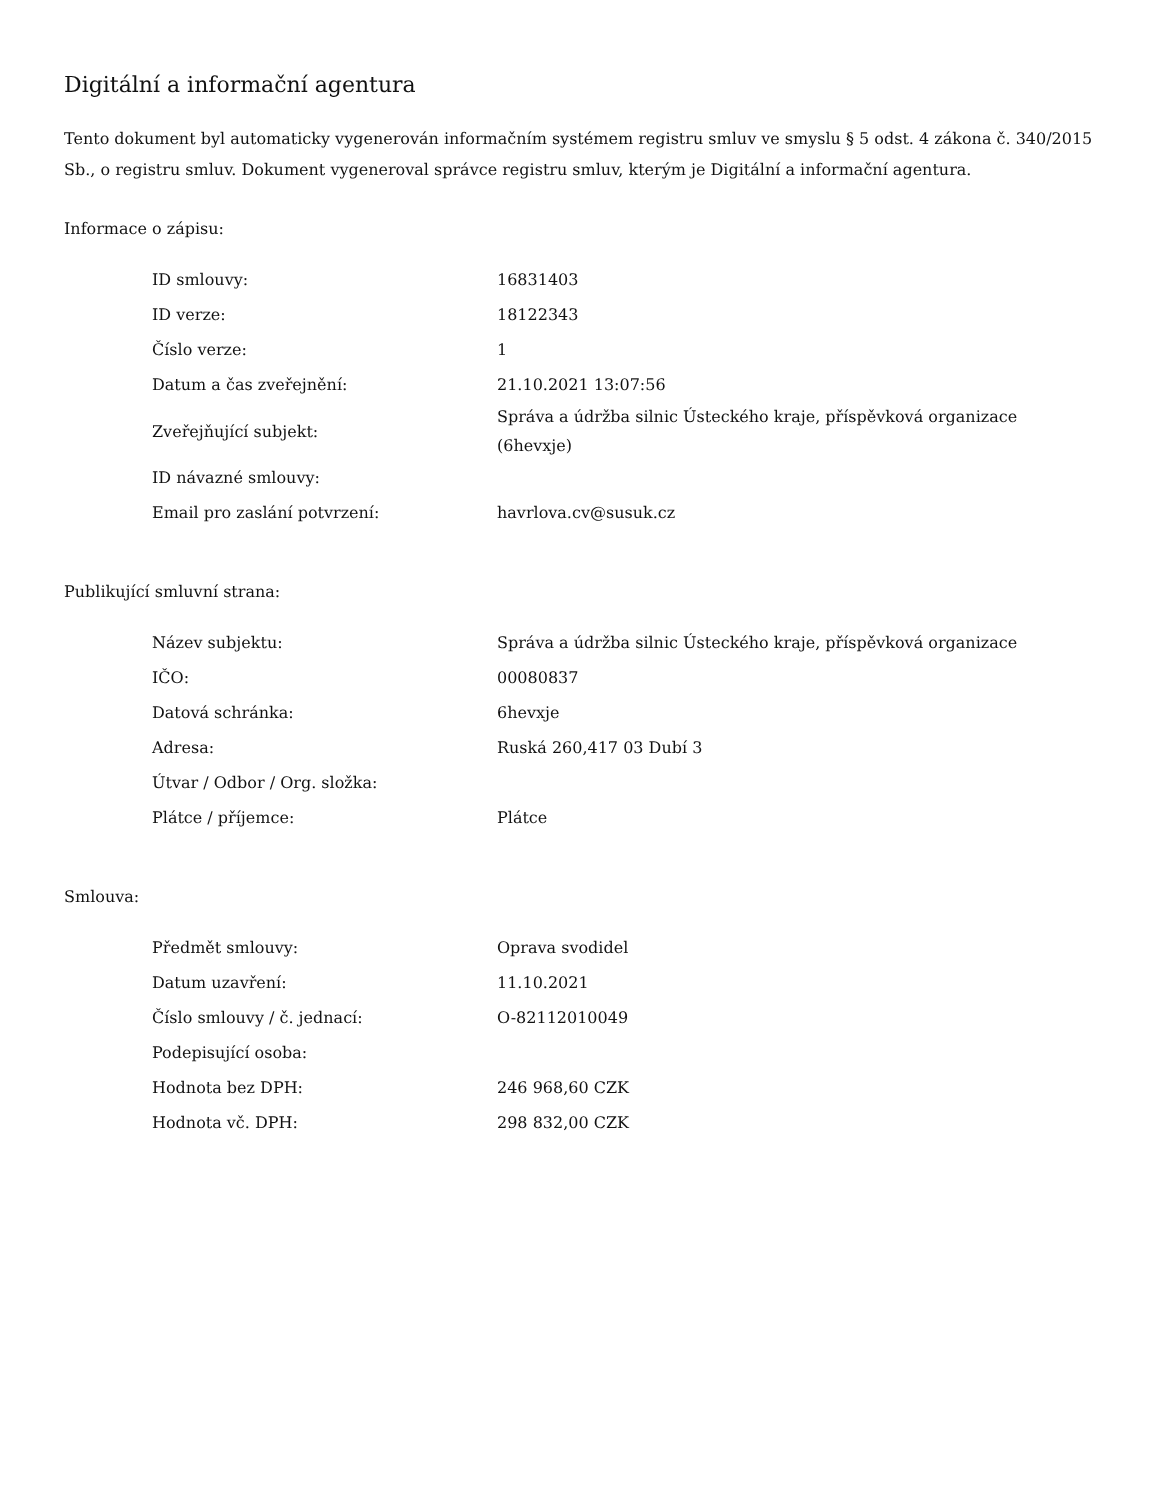Digitální a informační agentura
Tento dokument byl automaticky vygenerován informačním systémem registru smluv ve smyslu § 5 odst. 4 zákona č. 340/2015 Sb., o registru smluv. Dokument vygeneroval správce registru smluv, kterým je Digitální a informační agentura.
Informace o zápisu:
| ID smlouvy: | 16831403 |
| ID verze: | 18122343 |
| Číslo verze: | 1 |
| Datum a čas zveřejnění: | 21.10.2021 13:07:56 |
| Zveřejňující subjekt: | Správa a údržba silnic Ústeckého kraje, příspěvková organizace (6hevxje) |
| ID návazné smlouvy: | |
| Email pro zaslání potvrzení: | havrlova.cv@susuk.cz |
Publikující smluvní strana:
| Název subjektu: | Správa a údržba silnic Ústeckého kraje, příspěvková organizace |
| IČO: | 00080837 |
| Datová schránka: | 6hevxje |
| Adresa: | Ruská 260,417 03 Dubí 3 |
| Útvar / Odbor / Org. složka: | |
| Plátce / příjemce: | Plátce |
Smlouva:
| Předmět smlouvy: | Oprava svodidel |
| Datum uzavření: | 11.10.2021 |
| Číslo smlouvy / č. jednací: | O-82112010049 |
| Podepisující osoba: | |
| Hodnota bez DPH: | 246 968,60 CZK |
| Hodnota vč. DPH: | 298 832,00 CZK |